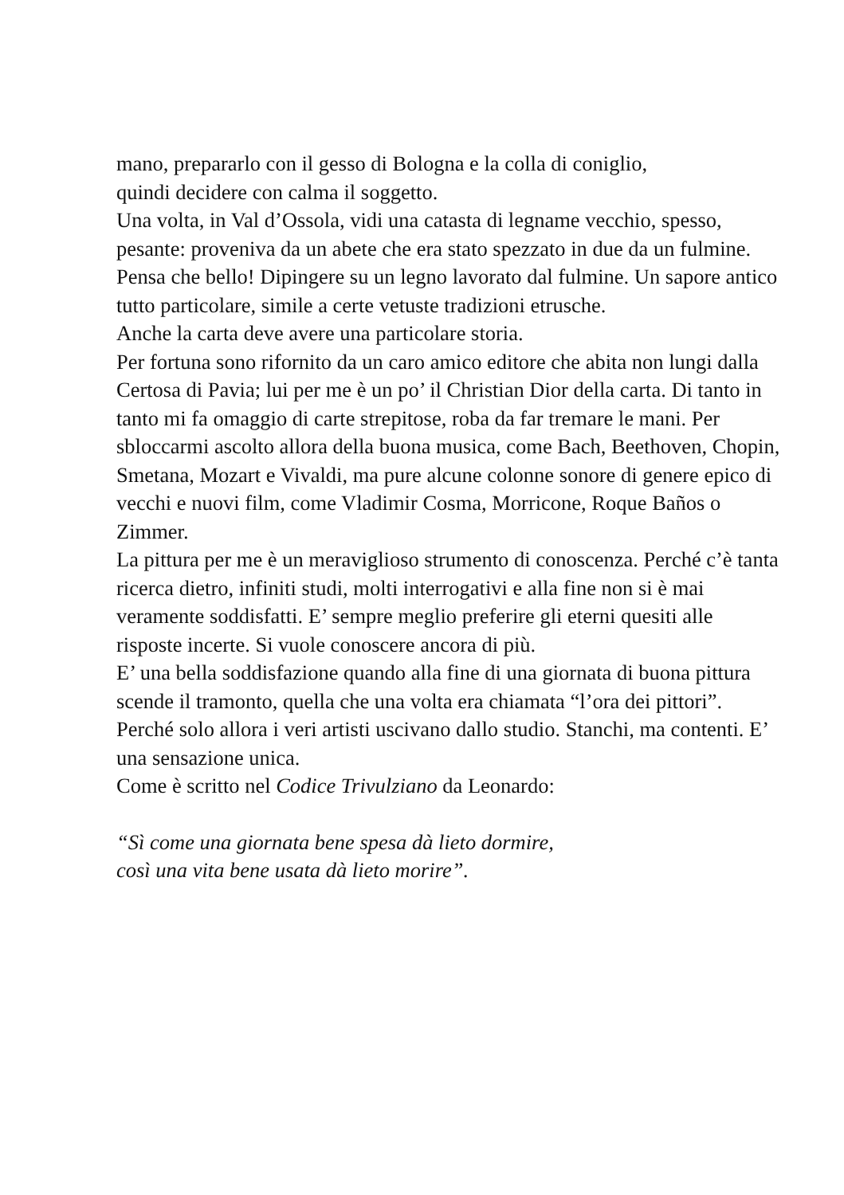mano, prepararlo con il gesso di Bologna e la colla di coniglio,
quindi decidere con calma il soggetto.
Una volta, in Val d’Ossola, vidi una catasta di legname vecchio, spesso, pesante: proveniva da un abete che era stato spezzato in due da un fulmine. Pensa che bello! Dipingere su un legno lavorato dal fulmine. Un sapore antico tutto particolare, simile a certe vetuste tradizioni etrusche.
Anche la carta deve avere una particolare storia.
Per fortuna sono rifornito da un caro amico editore che abita non lungi dalla Certosa di Pavia; lui per me è un po’ il Christian Dior della carta. Di tanto in tanto mi fa omaggio di carte strepitose, roba da far tremare le mani. Per sbloccarmi ascolto allora della buona musica, come Bach, Beethoven, Chopin, Smetana, Mozart e Vivaldi, ma pure alcune colonne sonore di genere epico di vecchi e nuovi film, come Vladimir Cosma, Morricone, Roque Baños o Zimmer.
La pittura per me è un meraviglioso strumento di conoscenza. Perché c’è tanta ricerca dietro, infiniti studi, molti interrogativi e alla fine non si è mai veramente soddisfatti. E’ sempre meglio preferire gli eterni quesiti alle risposte incerte. Si vuole conoscere ancora di più.
E’ una bella soddisfazione quando alla fine di una giornata di buona pittura scende il tramonto, quella che una volta era chiamata “l’ora dei pittori”.
Perché solo allora i veri artisti uscivano dallo studio. Stanchi, ma contenti. E’ una sensazione unica.
Come è scritto nel Codice Trivulziano da Leonardo:
“Sì come una giornata bene spesa dà lieto dormire,
così una vita bene usata dà lieto morire”.